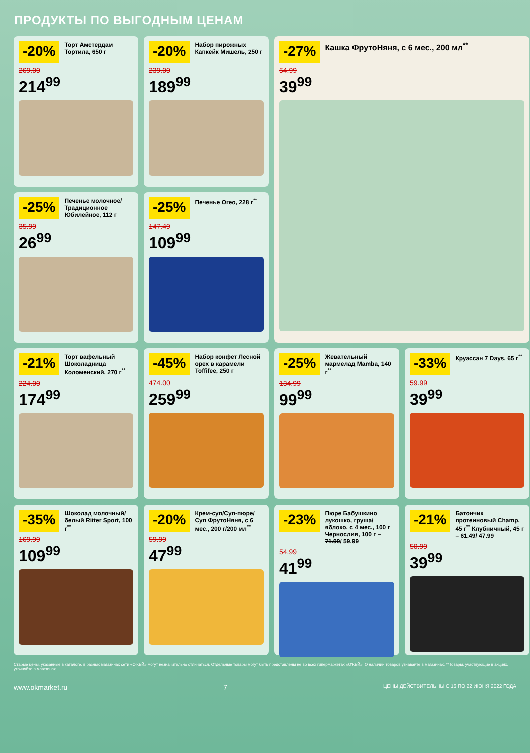ПРОДУКТЫ ПО ВЫГОДНЫМ ЦЕНАМ
-20%
Торт Амстердам Тортила, 650 г
269.00
214<sup>99</sup>
-20%
Набор пирожных Капкейк Мишель, 250 г
239.00
189<sup>99</sup>
-27%
Кашка ФрутоНяня, с 6 мес., 200 мл<sup>**</sup>
54.99
39<sup>99</sup>
-25%
Печенье молочное/ Традиционное Юбилейное, 112 г
35.99
26<sup>99</sup>
-25%
Печенье Oreo, 228 г<sup>**</sup>
147.49
109<sup>99</sup>
-21%
Торт вафельный Шоколадница Коломенский, 270 г<sup>**</sup>
224.00
174<sup>99</sup>
-45%
Набор конфет Лесной орех в карамели Toffifee, 250 г
474.00
259<sup>99</sup>
-25%
Жевательный мармелад Mamba, 140 г<sup>**</sup>
134.99
99<sup>99</sup>
-33%
Круассан 7 Days, 65 г<sup>**</sup>
59.99
39<sup>99</sup>
-35%
Шоколад молочный/белый Ritter Sport, 100 г<sup>**</sup>
169.99
109<sup>99</sup>
-20%
Крем-суп/Суп-пюре/ Суп ФрутоНяня, с 6 мес., 200 г/200 мл<sup>**</sup>
59.99
47<sup>99</sup>
-23%
Пюре Бабушкино лукошко, груша/яблоко, с 4 мес., 100 г Чернослив, 100 г – 71.99/ 59.99
54.99
41<sup>99</sup>
-21%
Батончик протеиновый Champ, 45 г<sup>**</sup> Клубничный, 45 г – 61.49/ 47.99
50.99
39<sup>99</sup>
Старые цены, указанные в каталоге, в разных магазинах сети «О'КЕЙ» могут незначительно отличаться. Отдельные товары могут быть представлены не во всех гипермаркетах «О'КЕЙ». О наличии товаров узнавайте в магазинах. **Товары, участвующие в акциях, уточняйте в магазинах.
www.okmarket.ru 7 ЦЕНЫ ДЕЙСТВИТЕЛЬНЫ С 16 ПО 22 ИЮНЯ 2022 ГОДА